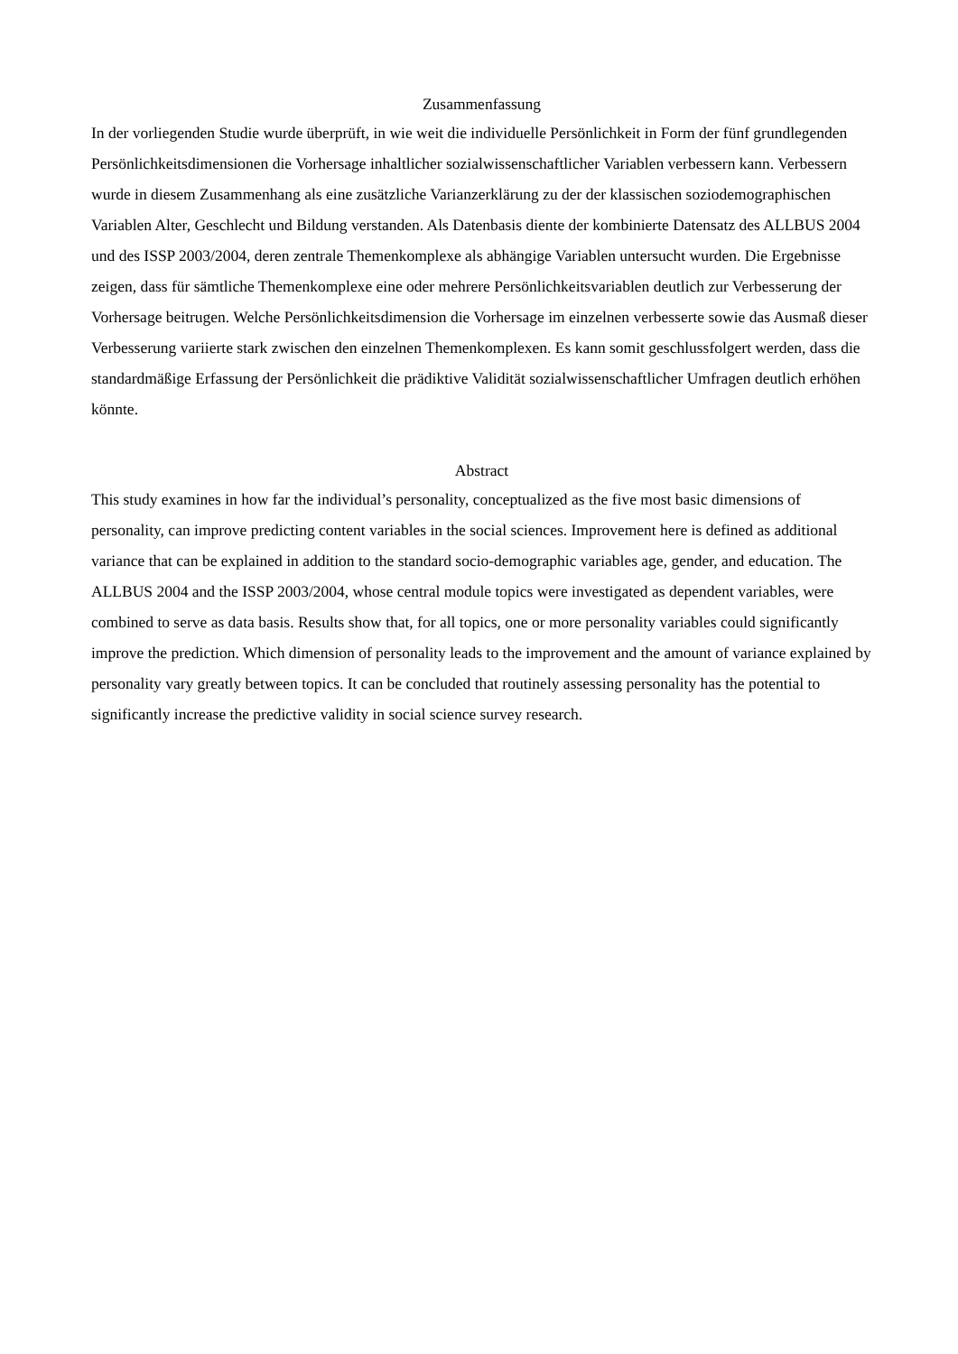Zusammenfassung
In der vorliegenden Studie wurde überprüft, in wie weit die individuelle Persönlichkeit in Form der fünf grundlegenden Persönlichkeitsdimensionen die Vorhersage inhaltlicher sozialwissenschaftlicher Variablen verbessern kann. Verbessern wurde in diesem Zusammenhang als eine zusätzliche Varianzerklärung zu der der klassischen soziodemographischen Variablen Alter, Geschlecht und Bildung verstanden. Als Datenbasis diente der kombinierte Datensatz des ALLBUS 2004 und des ISSP 2003/2004, deren zentrale Themenkomplexe als abhängige Variablen untersucht wurden. Die Ergebnisse zeigen, dass für sämtliche Themenkomplexe eine oder mehrere Persönlichkeitsvariablen deutlich zur Verbesserung der Vorhersage beitrugen. Welche Persönlichkeitsdimension die Vorhersage im einzelnen verbesserte sowie das Ausmaß dieser Verbesserung variierte stark zwischen den einzelnen Themenkomplexen. Es kann somit geschlussfolgert werden, dass die standardmäßige Erfassung der Persönlichkeit die prädiktive Validität sozialwissenschaftlicher Umfragen deutlich erhöhen könnte.
Abstract
This study examines in how far the individual’s personality, conceptualized as the five most basic dimensions of personality, can improve predicting content variables in the social sciences. Improvement here is defined as additional variance that can be explained in addition to the standard socio-demographic variables age, gender, and education. The ALLBUS 2004 and the ISSP 2003/2004, whose central module topics were investigated as dependent variables, were combined to serve as data basis. Results show that, for all topics, one or more personality variables could significantly improve the prediction. Which dimension of personality leads to the improvement and the amount of variance explained by personality vary greatly between topics. It can be concluded that routinely assessing personality has the potential to significantly increase the predictive validity in social science survey research.